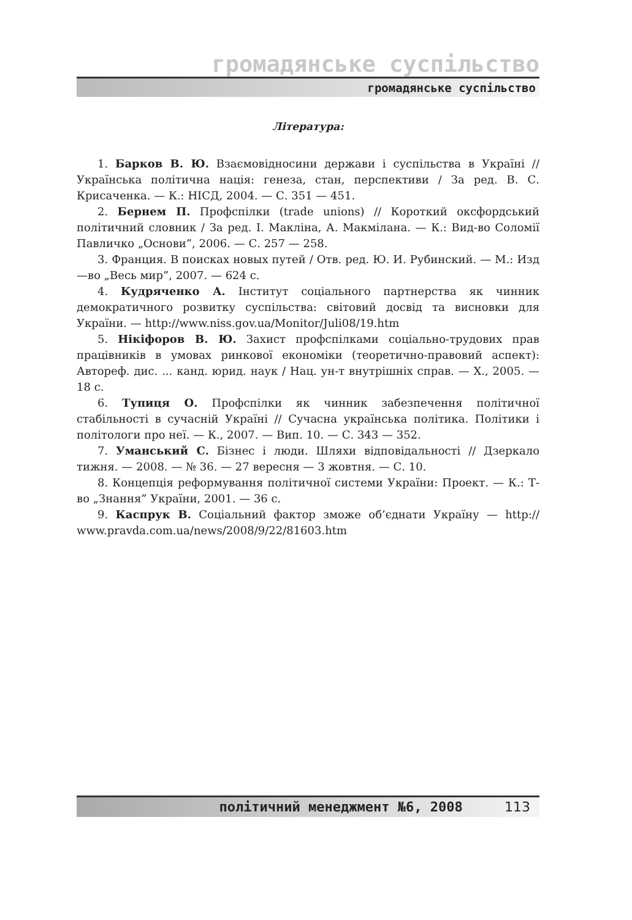громадянське суспільство
громадянське суспільство
Література:
1. Барков В. Ю. Взаємовідносини держави і суспільства в Україні // Українська політична нація: генеза, стан, перспективи / За ред. В. С. Крисаченка. — К.: НІСД, 2004. — С. 351 — 451.
2. Бернем П. Профспілки (trade unions) // Короткий оксфордський політичний словник / За ред. І. Макліна, А. Макмілана. — К.: Вид-во Соломії Павличко „Основи”, 2006. — С. 257 — 258.
3. Франция. В поисках новых путей / Отв. ред. Ю. И. Рубинский. — М.: Изд—во „Весь мир”, 2007. — 624 с.
4. Кудряченко А. Інститут соціального партнерства як чинник демократичного розвитку суспільства: світовий досвід та висновки для України. — http://www.niss.gov.ua/Monitor/Juli08/19.htm
5. Нікіфоров В. Ю. Захист профспілками соціально-трудових прав працівників в умовах ринкової економіки (теоретично-правовий аспект): Автореф. дис. ... канд. юрид. наук / Нац. ун-т внутрішніх справ. — Х., 2005. — 18 с.
6. Тупиця О. Профспілки як чинник забезпечення політичної стабільності в сучасній Україні // Сучасна українська політика. Політики і політологи про неї. — К., 2007. — Вип. 10. — С. 343 — 352.
7. Уманський С. Бізнес і люди. Шляхи відповідальності // Дзеркало тижня. — 2008. — № 36. — 27 вересня — 3 жовтня. — С. 10.
8. Концепція реформування політичної системи України: Проект. — К.: Т-во „Знання” України, 2001. — 36 с.
9. Каспрук В. Соціальний фактор зможе об’єднати Україну — http:// www.pravda.com.ua/news/2008/9/22/81603.htm
політичний менеджмент №6, 2008 113